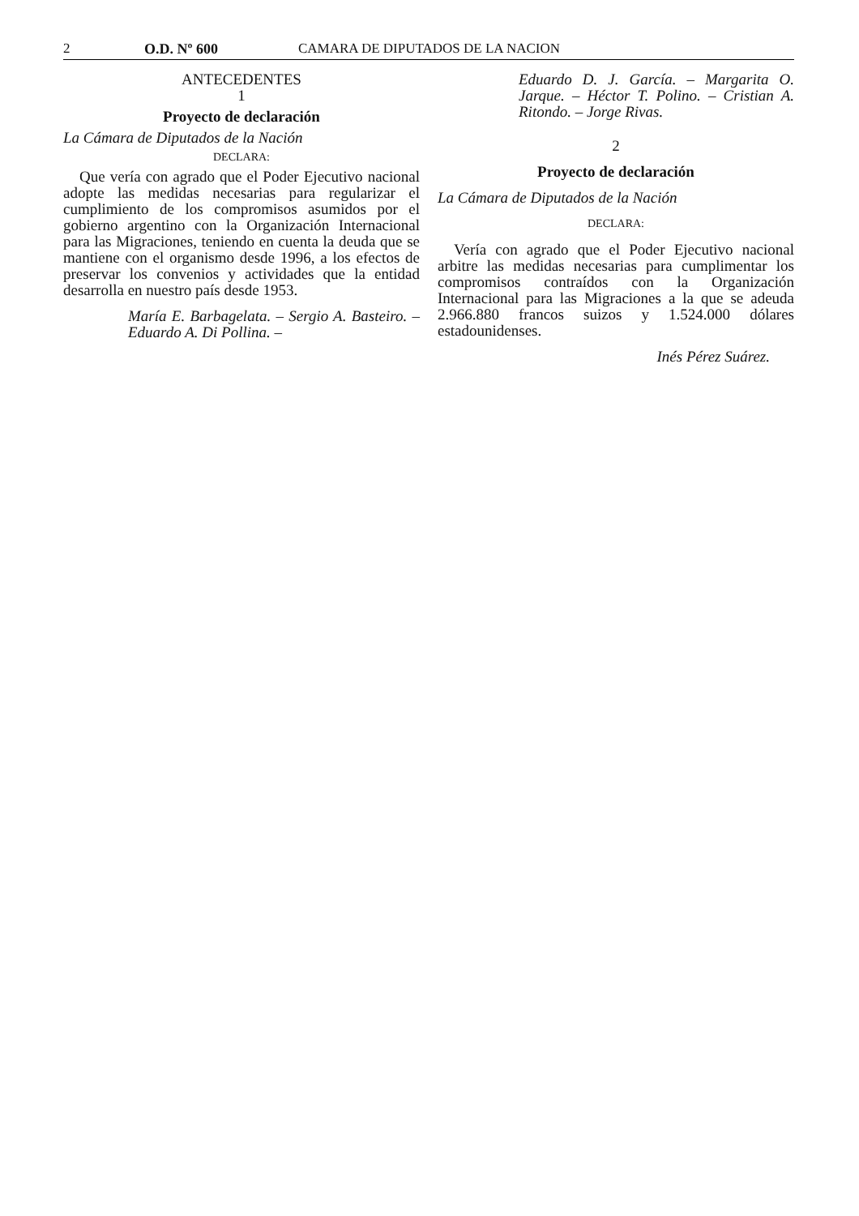2 O.D. Nº 600 CAMARA DE DIPUTADOS DE LA NACION
ANTECEDENTES
1
Proyecto de declaración
La Cámara de Diputados de la Nación
DECLARA:
Que vería con agrado que el Poder Ejecutivo nacional adopte las medidas necesarias para regularizar el cumplimiento de los compromisos asumidos por el gobierno argentino con la Organización Internacional para las Migraciones, teniendo en cuenta la deuda que se mantiene con el organismo desde 1996, a los efectos de preservar los convenios y actividades que la entidad desarrolla en nuestro país desde 1953.
María E. Barbagelata. – Sergio A. Basteiro. – Eduardo A. Di Pollina. –
Eduardo D. J. García. – Margarita O. Jarque. – Héctor T. Polino. – Cristian A. Ritondo. – Jorge Rivas.
2
Proyecto de declaración
La Cámara de Diputados de la Nación
DECLARA:
Vería con agrado que el Poder Ejecutivo nacional arbitre las medidas necesarias para cumplimentar los compromisos contraídos con la Organización Internacional para las Migraciones a la que se adeuda 2.966.880 francos suizos y 1.524.000 dólares estadounidenses.
Inés Pérez Suárez.